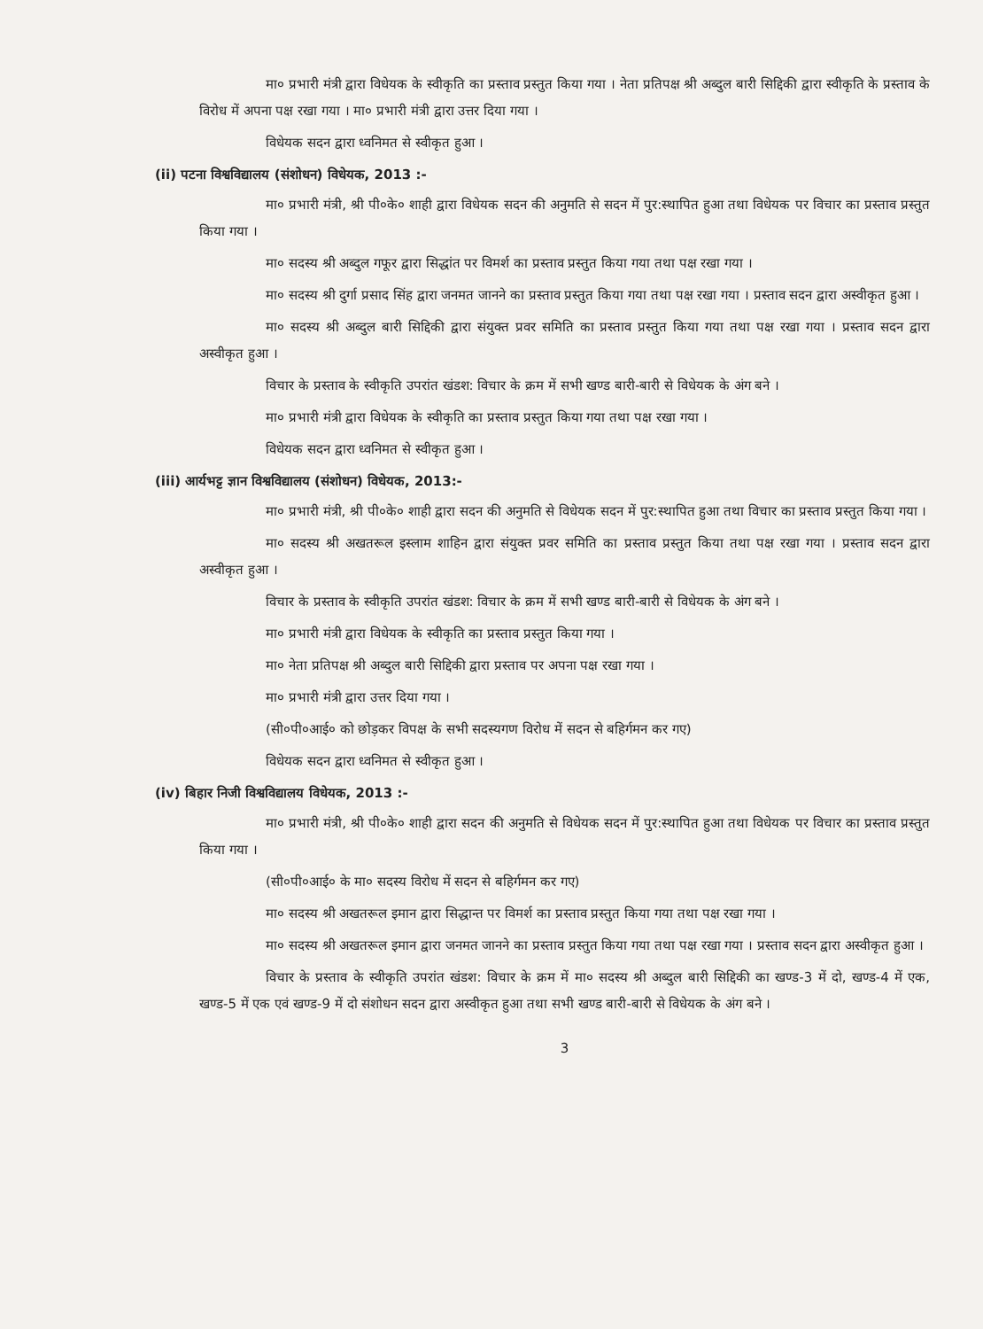मा० प्रभारी मंत्री द्वारा विधेयक के स्वीकृति का प्रस्ताव प्रस्तुत किया गया । नेता प्रतिपक्ष श्री अब्दुल बारी सिद्दिकी द्वारा स्वीकृति के प्रस्ताव के विरोध में अपना पक्ष रखा गया । मा० प्रभारी मंत्री द्वारा उत्तर दिया गया ।
विधेयक सदन द्वारा ध्वनिमत से स्वीकृत हुआ ।
(ii) पटना विश्वविद्यालय (संशोधन) विधेयक, 2013 :-
मा० प्रभारी मंत्री, श्री पी०के० शाही द्वारा विधेयक सदन की अनुमति से सदन में पुर:स्थापित हुआ तथा विधेयक पर विचार का प्रस्ताव प्रस्तुत किया गया ।
मा० सदस्य श्री अब्दुल गफूर द्वारा सिद्धांत पर विमर्श का प्रस्ताव प्रस्तुत किया गया तथा पक्ष रखा गया ।
मा० सदस्य श्री दुर्गा प्रसाद सिंह द्वारा जनमत जानने का प्रस्ताव प्रस्तुत किया गया तथा पक्ष रखा गया । प्रस्ताव सदन द्वारा अस्वीकृत हुआ ।
मा० सदस्य श्री अब्दुल बारी सिद्दिकी द्वारा संयुक्त प्रवर समिति का प्रस्ताव प्रस्तुत किया गया तथा पक्ष रखा गया । प्रस्ताव सदन द्वारा अस्वीकृत हुआ ।
विचार के प्रस्ताव के स्वीकृति उपरांत खंडश: विचार के क्रम में सभी खण्ड बारी-बारी से विधेयक के अंग बने ।
मा० प्रभारी मंत्री द्वारा विधेयक के स्वीकृति का प्रस्ताव प्रस्तुत किया गया तथा पक्ष रखा गया ।
विधेयक सदन द्वारा ध्वनिमत से स्वीकृत हुआ ।
(iii) आर्यभट्ट ज्ञान विश्वविद्यालय (संशोधन) विधेयक, 2013:-
मा० प्रभारी मंत्री, श्री पी०के० शाही द्वारा सदन की अनुमति से विधेयक सदन में पुर:स्थापित हुआ तथा विचार का प्रस्ताव प्रस्तुत किया गया ।
मा० सदस्य श्री अखतरूल इस्लाम शाहिन द्वारा संयुक्त प्रवर समिति का प्रस्ताव प्रस्तुत किया तथा पक्ष रखा गया । प्रस्ताव सदन द्वारा अस्वीकृत हुआ ।
विचार के प्रस्ताव के स्वीकृति उपरांत खंडश: विचार के क्रम में सभी खण्ड बारी-बारी से विधेयक के अंग बने ।
मा० प्रभारी मंत्री द्वारा विधेयक के स्वीकृति का प्रस्ताव प्रस्तुत किया गया ।
मा० नेता प्रतिपक्ष श्री अब्दुल बारी सिद्दिकी द्वारा प्रस्ताव पर अपना पक्ष रखा गया ।
मा० प्रभारी मंत्री द्वारा उत्तर दिया गया ।
(सी०पी०आई० को छोड़कर विपक्ष के सभी सदस्यगण विरोध में सदन से बहिर्गमन कर गए)
विधेयक सदन द्वारा ध्वनिमत से स्वीकृत हुआ ।
(iv) बिहार निजी विश्वविद्यालय विधेयक, 2013 :-
मा० प्रभारी मंत्री, श्री पी०के० शाही द्वारा सदन की अनुमति से विधेयक सदन में पुर:स्थापित हुआ तथा विधेयक पर विचार का प्रस्ताव प्रस्तुत किया गया ।
(सी०पी०आई० के मा० सदस्य विरोध में सदन से बहिर्गमन कर गए)
मा० सदस्य श्री अखतरूल इमान द्वारा सिद्धान्त पर विमर्श का प्रस्ताव प्रस्तुत किया गया तथा पक्ष रखा गया ।
मा० सदस्य श्री अखतरूल इमान द्वारा जनमत जानने का प्रस्ताव प्रस्तुत किया गया तथा पक्ष रखा गया । प्रस्ताव सदन द्वारा अस्वीकृत हुआ ।
विचार के प्रस्ताव के स्वीकृति उपरांत खंडश: विचार के क्रम में मा० सदस्य श्री अब्दुल बारी सिद्दिकी का खण्ड-3 में दो, खण्ड-4 में एक, खण्ड-5 में एक एवं खण्ड-9 में दो संशोधन सदन द्वारा अस्वीकृत हुआ तथा सभी खण्ड बारी-बारी से विधेयक के अंग बने ।
3